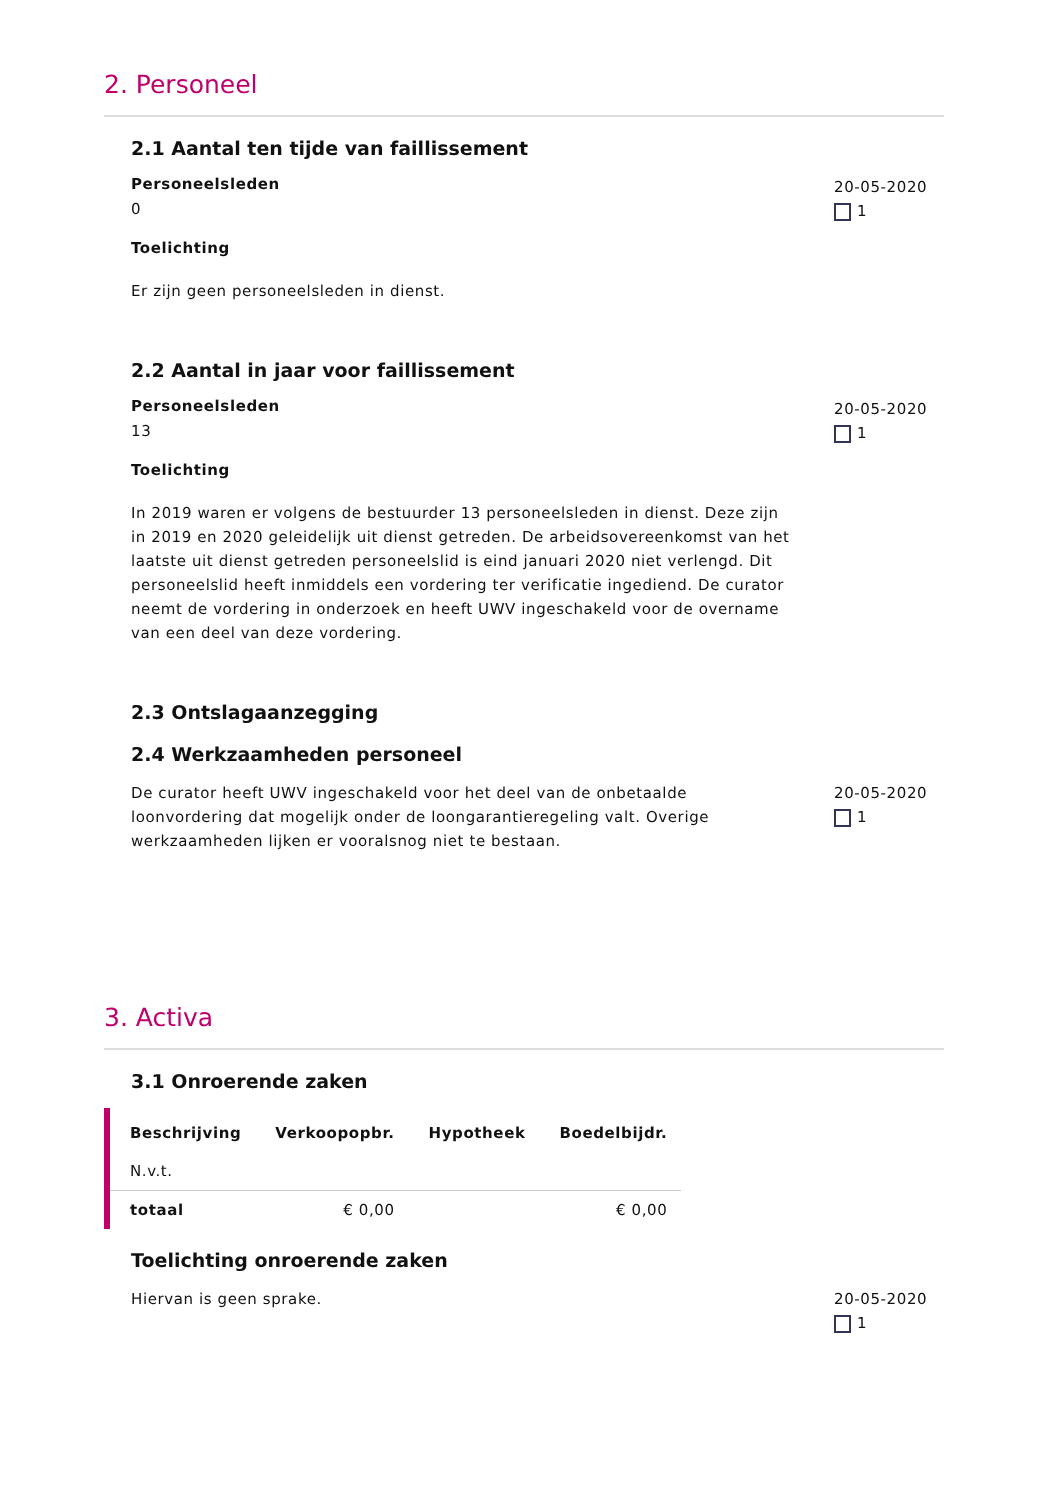2. Personeel
2.1 Aantal ten tijde van faillissement
Personeelsleden
0
Toelichting
Er zijn geen personeelsleden in dienst.
20-05-2020
1
2.2 Aantal in jaar voor faillissement
Personeelsleden
13
Toelichting
In 2019 waren er volgens de bestuurder 13 personeelsleden in dienst. Deze zijn in 2019 en 2020 geleidelijk uit dienst getreden. De arbeidsovereenkomst van het laatste uit dienst getreden personeelslid is eind januari 2020 niet verlengd. Dit personeelslid heeft inmiddels een vordering ter verificatie ingediend. De curator neemt de vordering in onderzoek en heeft UWV ingeschakeld voor de overname van een deel van deze vordering.
20-05-2020
1
2.3 Ontslagaanzegging
2.4 Werkzaamheden personeel
De curator heeft UWV ingeschakeld voor het deel van de onbetaalde loonvordering dat mogelijk onder de loongarantieregeling valt. Overige werkzaamheden lijken er vooralsnog niet te bestaan.
20-05-2020
1
3. Activa
3.1 Onroerende zaken
| Beschrijving | Verkoopopbr. | Hypotheek | Boedelbijdr. |
| --- | --- | --- | --- |
| N.v.t. | | | |
| totaal | € 0,00 | | € 0,00 |
Toelichting onroerende zaken
Hiervan is geen sprake. 20-05-2020
1